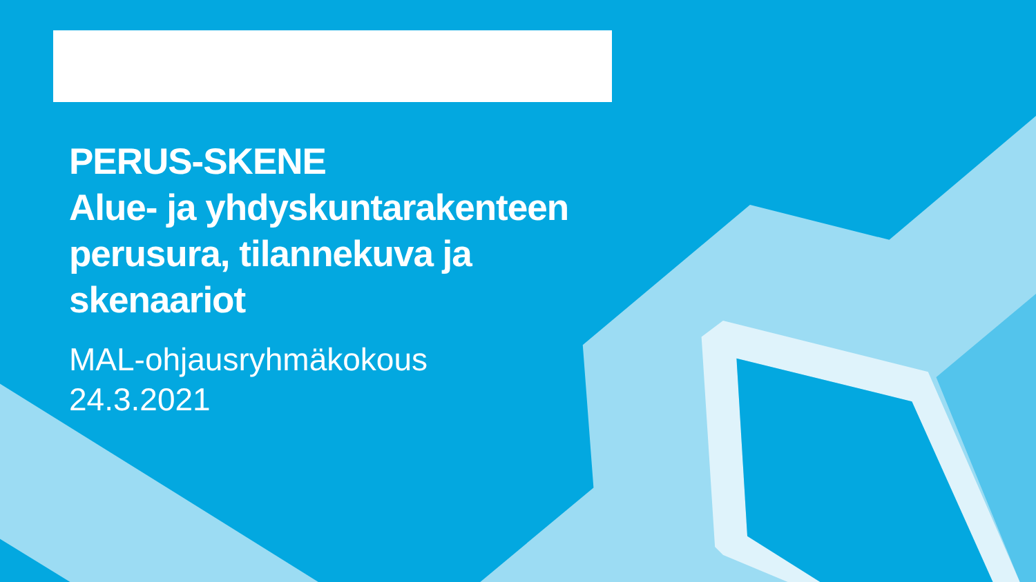PERUS-SKENE
Alue- ja yhdyskuntarakenteen
perusura, tilannekuva ja
skenaariot
MAL-ohjausryhmäkokous
24.3.2021